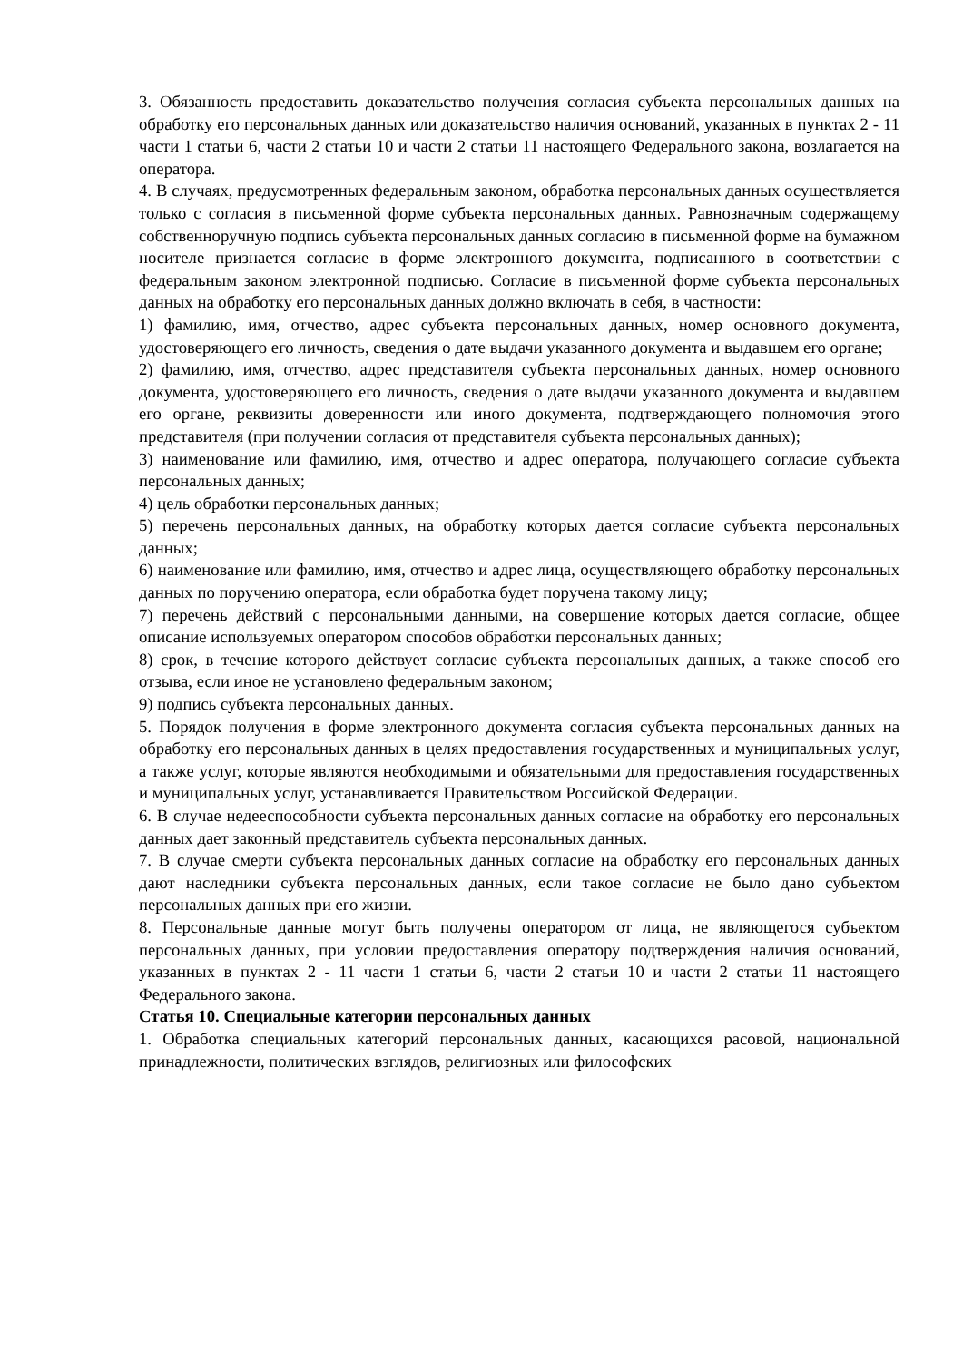3. Обязанность предоставить доказательство получения согласия субъекта персональных данных на обработку его персональных данных или доказательство наличия оснований, указанных в пунктах 2 - 11 части 1 статьи 6, части 2 статьи 10 и части 2 статьи 11 настоящего Федерального закона, возлагается на оператора.
4. В случаях, предусмотренных федеральным законом, обработка персональных данных осуществляется только с согласия в письменной форме субъекта персональных данных. Равнозначным содержащему собственноручную подпись субъекта персональных данных согласию в письменной форме на бумажном носителе признается согласие в форме электронного документа, подписанного в соответствии с федеральным законом электронной подписью. Согласие в письменной форме субъекта персональных данных на обработку его персональных данных должно включать в себя, в частности:
1) фамилию, имя, отчество, адрес субъекта персональных данных, номер основного документа, удостоверяющего его личность, сведения о дате выдачи указанного документа и выдавшем его органе;
2) фамилию, имя, отчество, адрес представителя субъекта персональных данных, номер основного документа, удостоверяющего его личность, сведения о дате выдачи указанного документа и выдавшем его органе, реквизиты доверенности или иного документа, подтверждающего полномочия этого представителя (при получении согласия от представителя субъекта персональных данных);
3) наименование или фамилию, имя, отчество и адрес оператора, получающего согласие субъекта персональных данных;
4) цель обработки персональных данных;
5) перечень персональных данных, на обработку которых дается согласие субъекта персональных данных;
6) наименование или фамилию, имя, отчество и адрес лица, осуществляющего обработку персональных данных по поручению оператора, если обработка будет поручена такому лицу;
7) перечень действий с персональными данными, на совершение которых дается согласие, общее описание используемых оператором способов обработки персональных данных;
8) срок, в течение которого действует согласие субъекта персональных данных, а также способ его отзыва, если иное не установлено федеральным законом;
9) подпись субъекта персональных данных.
5. Порядок получения в форме электронного документа согласия субъекта персональных данных на обработку его персональных данных в целях предоставления государственных и муниципальных услуг, а также услуг, которые являются необходимыми и обязательными для предоставления государственных и муниципальных услуг, устанавливается Правительством Российской Федерации.
6. В случае недееспособности субъекта персональных данных согласие на обработку его персональных данных дает законный представитель субъекта персональных данных.
7. В случае смерти субъекта персональных данных согласие на обработку его персональных данных дают наследники субъекта персональных данных, если такое согласие не было дано субъектом персональных данных при его жизни.
8. Персональные данные могут быть получены оператором от лица, не являющегося субъектом персональных данных, при условии предоставления оператору подтверждения наличия оснований, указанных в пунктах 2 - 11 части 1 статьи 6, части 2 статьи 10 и части 2 статьи 11 настоящего Федерального закона.
Статья 10. Специальные категории персональных данных
1. Обработка специальных категорий персональных данных, касающихся расовой, национальной принадлежности, политических взглядов, религиозных или философских